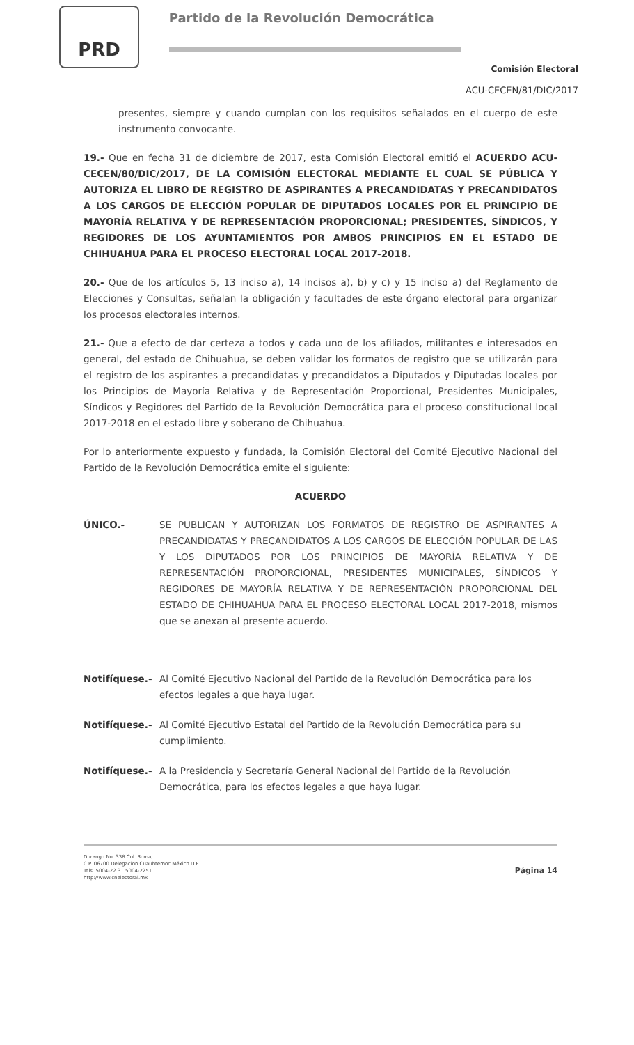PRD
Partido de la Revolución Democrática
Comisión Electoral
ACU-CECEN/81/DIC/2017
presentes, siempre y cuando cumplan con los requisitos señalados en el cuerpo de este instrumento convocante.
19.- Que en fecha 31 de diciembre de 2017, esta Comisión Electoral emitió el ACUERDO ACU-CECEN/80/DIC/2017, DE LA COMISIÓN ELECTORAL MEDIANTE EL CUAL SE PÚBLICA Y AUTORIZA EL LIBRO DE REGISTRO DE ASPIRANTES A PRECANDIDATAS Y PRECANDIDATOS A LOS CARGOS DE ELECCIÓN POPULAR DE DIPUTADOS LOCALES POR EL PRINCIPIO DE MAYORÍA RELATIVA Y DE REPRESENTACIÓN PROPORCIONAL; PRESIDENTES, SÍNDICOS, Y REGIDORES DE LOS AYUNTAMIENTOS POR AMBOS PRINCIPIOS EN EL ESTADO DE CHIHUAHUA PARA EL PROCESO ELECTORAL LOCAL 2017-2018.
20.- Que de los artículos 5, 13 inciso a), 14 incisos a), b) y c) y 15 inciso a) del Reglamento de Elecciones y Consultas, señalan la obligación y facultades de este órgano electoral para organizar los procesos electorales internos.
21.- Que a efecto de dar certeza a todos y cada uno de los afiliados, militantes e interesados en general, del estado de Chihuahua, se deben validar los formatos de registro que se utilizarán para el registro de los aspirantes a precandidatas y precandidatos a Diputados y Diputadas locales por los Principios de Mayoría Relativa y de Representación Proporcional, Presidentes Municipales, Síndicos y Regidores del Partido de la Revolución Democrática para el proceso constitucional local 2017-2018 en el estado libre y soberano de Chihuahua.
Por lo anteriormente expuesto y fundada, la Comisión Electoral del Comité Ejecutivo Nacional del Partido de la Revolución Democrática emite el siguiente:
ACUERDO
ÚNICO.- SE PUBLICAN Y AUTORIZAN LOS FORMATOS DE REGISTRO DE ASPIRANTES A PRECANDIDATAS Y PRECANDIDATOS A LOS CARGOS DE ELECCIÓN POPULAR DE LAS Y LOS DIPUTADOS POR LOS PRINCIPIOS DE MAYORÍA RELATIVA Y DE REPRESENTACIÓN PROPORCIONAL, PRESIDENTES MUNICIPALES, SÍNDICOS Y REGIDORES DE MAYORÍA RELATIVA Y DE REPRESENTACIÓN PROPORCIONAL DEL ESTADO DE CHIHUAHUA PARA EL PROCESO ELECTORAL LOCAL 2017-2018, mismos que se anexan al presente acuerdo.
Notifíquese.-
Al Comité Ejecutivo Nacional del Partido de la Revolución Democrática para los efectos legales a que haya lugar.
Notifíquese.-
Al Comité Ejecutivo Estatal del Partido de la Revolución Democrática para su cumplimiento.
Notifíquese.-
A la Presidencia y Secretaría General Nacional del Partido de la Revolución Democrática, para los efectos legales a que haya lugar.
Durango No. 338 Col. Roma,
C.P. 06700 Delegación Cuauhtémoc México D.F.
Tels. 5004-22 31 5004-2251
http://www.cnelectoral.mx
Página 14